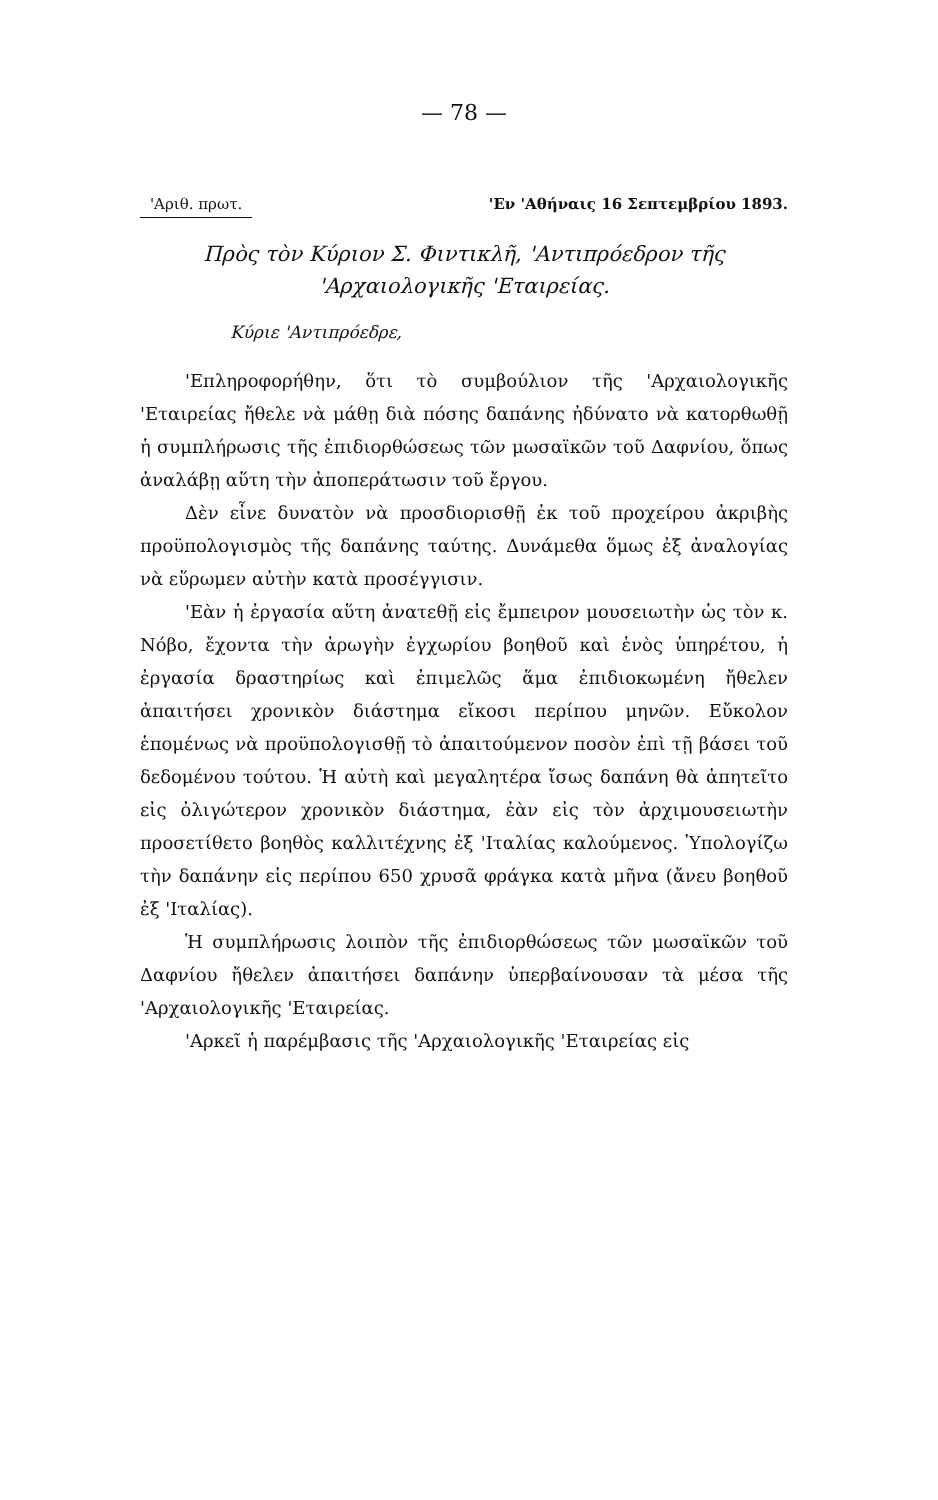— 78 —
'Αριθ. πρωτ. 'Εν 'Αθήναις 16 Σεπτεμβρίου 1893.
Πρὸς τὸν Κύριον Σ. Φιντικλῆ, 'Αντιπρόεδρον τῆς
'Αρχαιολογικῆς 'Εταιρείας.
Κύριε 'Αντιπρόεδρε,
'Επληροφορήθην, ὅτι τὸ συμβούλιον τῆς 'Αρχαιολογικῆς 'Εταιρείας ἤθελε νὰ μάθῃ διὰ πόσης δαπάνης ἠδύνατο νὰ κατορθωθῇ ἡ συμπλήρωσις τῆς ἐπιδιορθώσεως τῶν μωσαϊκῶν τοῦ Δαφνίου, ὅπως ἀναλάβῃ αὕτη τὴν ἀποπεράτωσιν τοῦ ἔργου.
Δὲν εἶνε δυνατὸν νὰ προσδιορισθῇ ἐκ τοῦ προχείρου ἀκριβὴς προϋπολογισμὸς τῆς δαπάνης ταύτης. Δυνάμεθα ὅμως ἐξ ἀναλογίας νὰ εὕρωμεν αὐτὴν κατὰ προσέγγισιν.
'Εὰν ἡ ἐργασία αὕτη ἀνατεθῇ εἰς ἔμπειρον μουσειωτὴν ὡς τὸν κ. Νόβο, ἔχοντα τὴν ἀρωγὴν ἐγχωρίου βοηθοῦ καὶ ἑνὸς ὑπηρέτου, ἡ ἐργασία δραστηρίως καὶ ἐπιμελῶς ἅμα ἐπιδιοκωμένη ἤθελεν ἀπαιτήσει χρονικὸν διάστημα εἴκοσι περίπου μηνῶν. Εὔκολον ἑπομένως νὰ προϋπολογισθῇ τὸ ἀπαιτούμενον ποσὸν ἐπὶ τῇ βάσει τοῦ δεδομένου τούτου. Ἡ αὐτὴ καὶ μεγαλητέρα ἴσως δαπάνη θὰ ἀπητεῖτο εἰς ὀλιγώτερον χρονικὸν διάστημα, ἐὰν εἰς τὸν ἀρχιμουσειωτὴν προσετίθετο βοηθὸς καλλιτέχνης ἐξ 'Ιταλίας καλούμενος. Ὑπολογίζω τὴν δαπάνην εἰς περίπου 650 χρυσᾶ φράγκα κατὰ μῆνα (ἄνευ βοηθοῦ ἐξ 'Ιταλίας).
Ἡ συμπλήρωσις λοιπὸν τῆς ἐπιδιορθώσεως τῶν μωσαϊκῶν τοῦ Δαφνίου ἤθελεν ἀπαιτήσει δαπάνην ὑπερβαίνουσαν τὰ μέσα τῆς 'Αρχαιολογικῆς 'Εταιρείας.
'Αρκεῖ ἡ παρέμβασις τῆς 'Αρχαιολογικῆς 'Εταιρείας εἰς